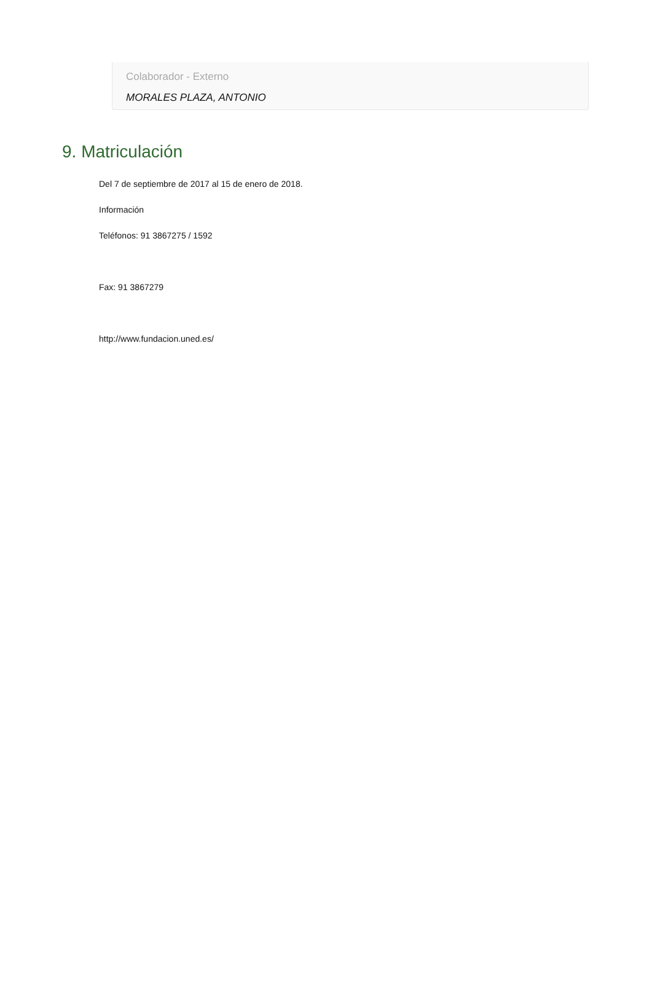Colaborador - Externo
MORALES PLAZA, ANTONIO
9. Matriculación
Del 7 de septiembre de 2017 al 15 de enero de 2018.
Información
Teléfonos: 91 3867275 / 1592
Fax: 91 3867279
http://www.fundacion.uned.es/